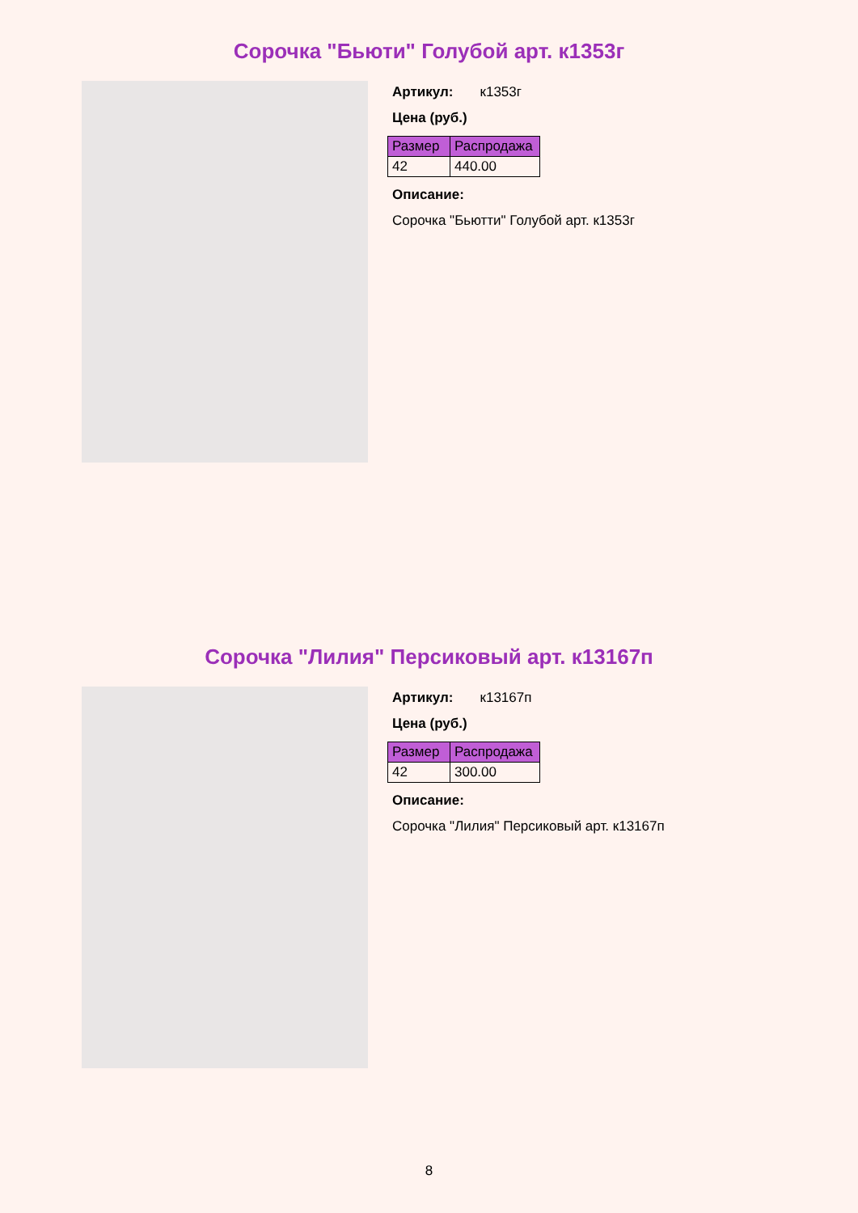Сорочка "Бьюти" Голубой арт. к1353г
Артикул: к1353г
Цена (руб.)
| Размер | Распродажа |
| --- | --- |
| 42 | 440.00 |
Описание:
Сорочка "Бьютти" Голубой арт. к1353г
Сорочка "Лилия" Персиковый арт. к13167п
Артикул: к13167п
Цена (руб.)
| Размер | Распродажа |
| --- | --- |
| 42 | 300.00 |
Описание:
Сорочка "Лилия" Персиковый арт. к13167п
8